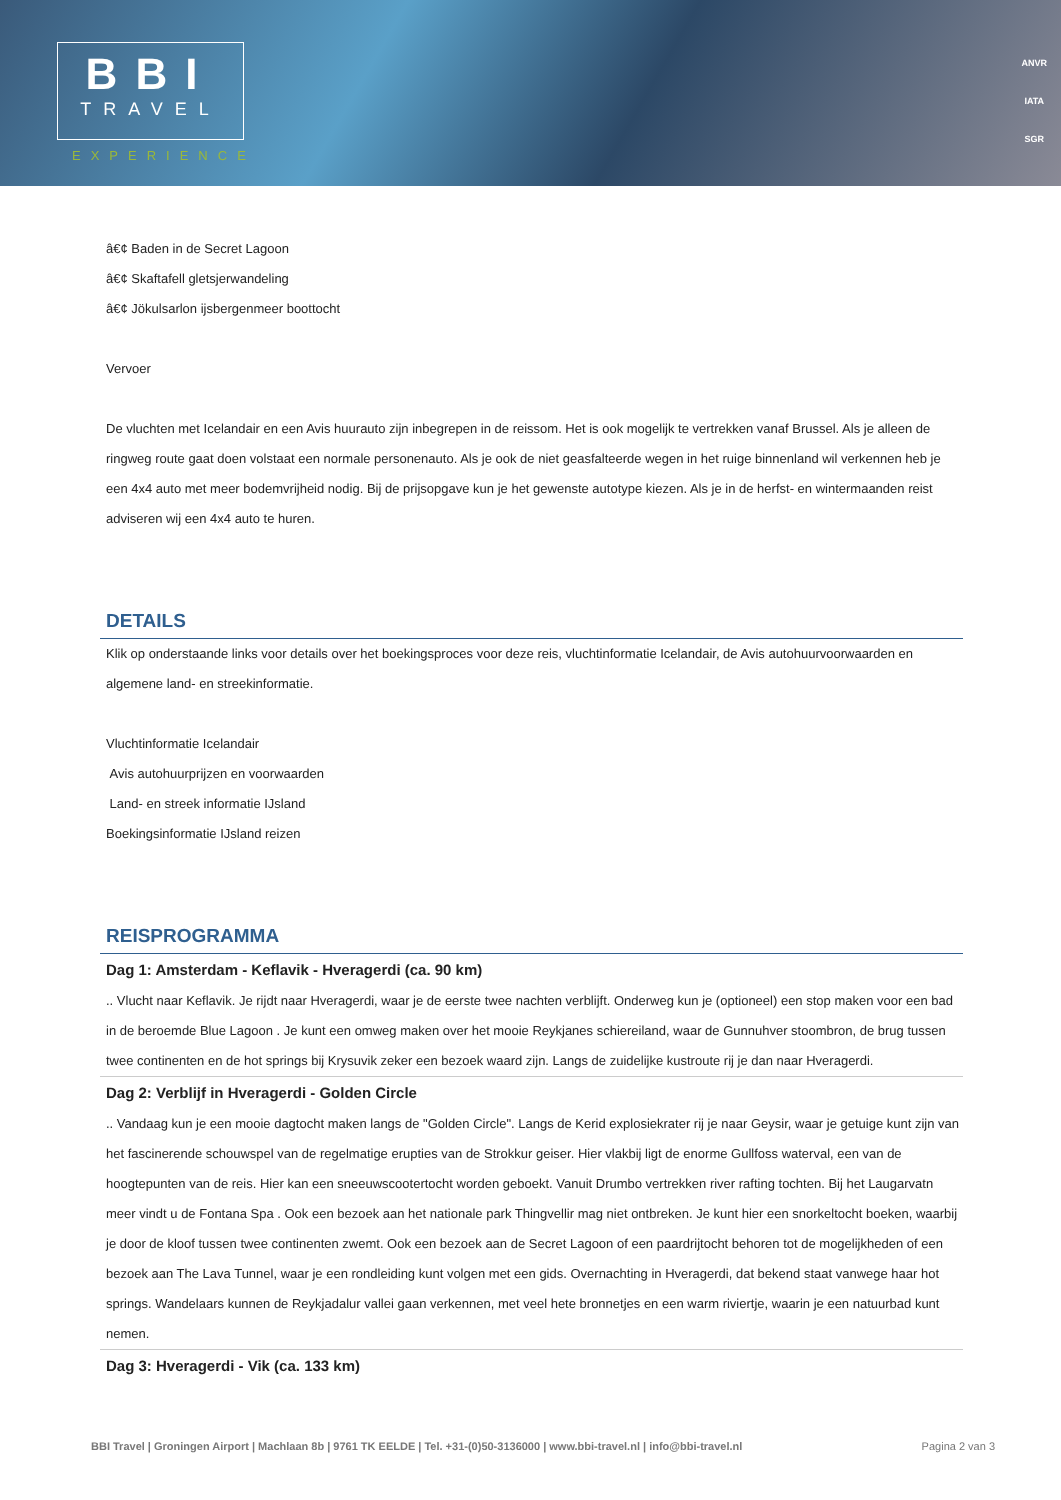BBI
TRAVEL
EXPERIENCE
ANVR
IATA
SGR
â€¢ Baden in de Secret Lagoon
â€¢ Skaftafell gletsjerwandeling
â€¢ Jökulsarlon ijsbergenmeer boottocht
Vervoer
De vluchten met Icelandair en een Avis huurauto zijn inbegrepen in de reissom. Het is ook mogelijk te vertrekken vanaf Brussel. Als je alleen de ringweg route gaat doen volstaat een normale personenauto. Als je ook de niet geasfalteerde wegen in het ruige binnenland wil verkennen heb je een 4x4 auto met meer bodemvrijheid nodig. Bij de prijsopgave kun je het gewenste autotype kiezen. Als je in de herfst- en wintermaanden reist adviseren wij een 4x4 auto te huren.
DETAILS
Klik op onderstaande links voor details over het boekingsproces voor deze reis, vluchtinformatie Icelandair, de Avis autohuurvoorwaarden en algemene land- en streekinformatie.
Vluchtinformatie Icelandair
Avis autohuurprijzen en voorwaarden
Land- en streek informatie IJsland
Boekingsinformatie IJsland reizen
REISPROGRAMMA
Dag 1: Amsterdam - Keflavik - Hveragerdi (ca. 90 km)
.. Vlucht naar Keflavik. Je rijdt naar Hveragerdi, waar je de eerste twee nachten verblijft. Onderweg kun je (optioneel) een stop maken voor een bad in de beroemde Blue Lagoon . Je kunt een omweg maken over het mooie Reykjanes schiereiland, waar de Gunnuhver stoombron, de brug tussen twee continenten en de hot springs bij Krysuvik zeker een bezoek waard zijn. Langs de zuidelijke kustroute rij je dan naar Hveragerdi.
Dag 2: Verblijf in Hveragerdi - Golden Circle
.. Vandaag kun je een mooie dagtocht maken langs de "Golden Circle". Langs de Kerid explosiekrater rij je naar Geysir, waar je getuige kunt zijn van het fascinerende schouwspel van de regelmatige erupties van de Strokkur geiser. Hier vlakbij ligt de enorme Gullfoss waterval, een van de hoogtepunten van de reis. Hier kan een sneeuwscootertocht worden geboekt. Vanuit Drumbo vertrekken river rafting tochten. Bij het Laugarvatn meer vindt u de Fontana Spa . Ook een bezoek aan het nationale park Thingvellir mag niet ontbreken. Je kunt hier een snorkeltocht boeken, waarbij je door de kloof tussen twee continenten zwemt. Ook een bezoek aan de Secret Lagoon of een paardrijtocht behoren tot de mogelijkheden of een bezoek aan The Lava Tunnel, waar je een rondleiding kunt volgen met een gids. Overnachting in Hveragerdi, dat bekend staat vanwege haar hot springs. Wandelaars kunnen de Reykjadalur vallei gaan verkennen, met veel hete bronnetjes en een warm riviertje, waarin je een natuurbad kunt nemen.
Dag 3: Hveragerdi - Vik (ca. 133 km)
BBI Travel | Groningen Airport | Machlaan 8b | 9761 TK EELDE | Tel. +31-(0)50-3136000 | www.bbi-travel.nl | info@bbi-travel.nl Pagina 2 van 3